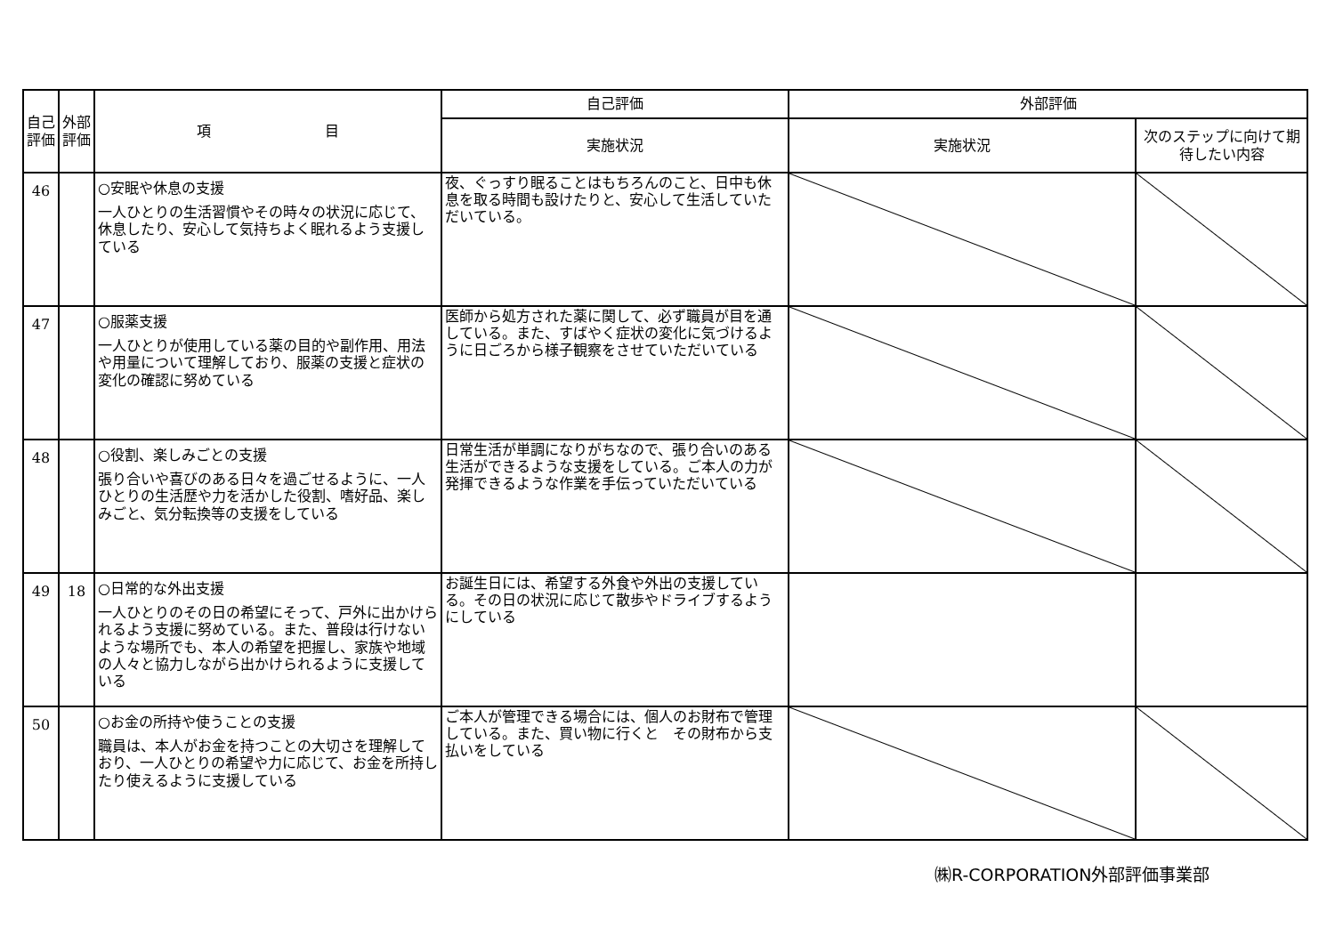| 自己評価 | 外部評価 | 項 目 | 自己評価 | 外部評価 | |
| --- | --- | --- | --- | --- | --- |
| | | | 実施状況 | 実施状況 | 次のステップに向けて期待したい内容 |
| 46 | | ○安眠や休息の支援 一人ひとりの生活習慣やその時々の状況に応じて、休息したり、安心して気持ちよく眠れるよう支援している | 夜、ぐっすり眠ることはもちろんのこと、日中も休息を取る時間も設けたりと、安心して生活していただいている。 | | |
| 47 | | ○服薬支援 一人ひとりが使用している薬の目的や副作用、用法や用量について理解しており、服薬の支援と症状の変化の確認に努めている | 医師から処方された薬に関して、必ず職員が目を通している。また、すばやく症状の変化に気づけるように日ごろから様子観察をさせていただいている | | |
| 48 | | ○役割、楽しみごとの支援 張り合いや喜びのある日々を過ごせるように、一人ひとりの生活歴や力を活かした役割、嗜好品、楽しみごと、気分転換等の支援をしている | 日常生活が単調になりがちなので、張り合いのある生活ができるような支援をしている。ご本人の力が発揮できるような作業を手伝っていただいている | | |
| 49 | 18 | ○日常的な外出支援 一人ひとりのその日の希望にそって、戸外に出かけられるよう支援に努めている。また、普段は行けないような場所でも、本人の希望を把握し、家族や地域の人々と協力しながら出かけられるように支援している | お誕生日には、希望する外食や外出の支援している。その日の状況に応じて散歩やドライブするようにしている | | |
| 50 | | ○お金の所持や使うことの支援 職員は、本人がお金を持つことの大切さを理解しており、一人ひとりの希望や力に応じて、お金を所持したり使えるように支援している | ご本人が管理できる場合には、個人のお財布で管理している。また、買い物に行くと その財布から支払いをしている | | |
㈱R-CORPORATION外部評価事業部